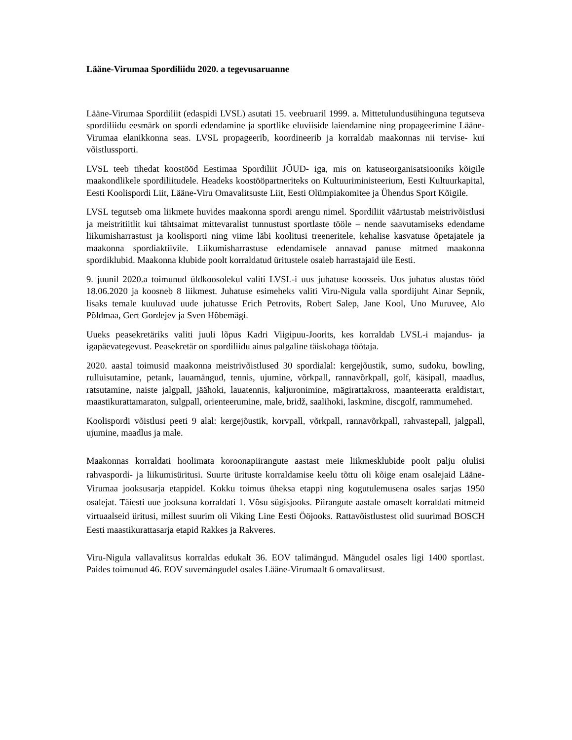Lääne-Virumaa Spordiliidu 2020. a tegevusaruanne
Lääne-Virumaa Spordiliit (edaspidi LVSL) asutati 15. veebruaril 1999. a. Mittetulundusühinguna tegutseva spordiliidu eesmärk on spordi edendamine ja sportlike eluviiside laiendamine ning propageerimine Lääne-Virumaa elanikkonna seas. LVSL propageerib, koordineerib ja korraldab maakonnas nii tervise- kui võistlussporti.
LVSL teeb tihedat koostööd Eestimaa Spordiliit JÕUD- iga, mis on katuseorganisatsiooniks kõigile maakondlikele spordiliitudele. Headeks koostööpartneriteks on Kultuuriministeerium, Eesti Kultuurkapital, Eesti Koolispordi Liit, Lääne-Viru Omavalitsuste Liit, Eesti Olümpiakomitee ja Ühendus Sport Kõigile.
LVSL tegutseb oma liikmete huvides maakonna spordi arengu nimel. Spordiliit väärtustab meistrivõistlusi ja meistritiitlit kui tähtsaimat mittevaralist tunnustust sportlaste tööle – nende saavutamiseks edendame liikumisharrastust ja koolisporti ning viime läbi koolitusi treeneritele, kehalise kasvatuse õpetajatele ja maakonna spordiaktiivile. Liikumisharrastuse edendamisele annavad panuse mitmed maakonna spordiklubid. Maakonna klubide poolt korraldatud üritustele osaleb harrastajaid üle Eesti.
9. juunil 2020.a toimunud üldkoosolekul valiti LVSL-i uus juhatuse koosseis. Uus juhatus alustas tööd 18.06.2020 ja koosneb 8 liikmest. Juhatuse esimeheks valiti Viru-Nigula valla spordijuht Ainar Sepnik, lisaks temale kuuluvad uude juhatusse Erich Petrovits, Robert Salep, Jane Kool, Uno Muruvee, Alo Põldmaa, Gert Gordejev ja Sven Hõbemägi.
Uueks peasekretäriks valiti juuli lõpus Kadri Viigipuu-Joorits, kes korraldab LVSL-i majandus- ja igapäevategevust. Peasekretär on spordiliidu ainus palgaline täiskohaga töötaja.
2020. aastal toimusid maakonna meistrivõistlused 30 spordialal: kergejõustik, sumo, sudoku, bowling, rulluisutamine, petank, lauamängud, tennis, ujumine, võrkpall, rannavõrkpall, golf, käsipall, maadlus, ratsutamine, naiste jalgpall, jäähoki, lauatennis, kaljuronimine, mägirattakross, maanteeratta eraldistart, maastikurattamaraton, sulgpall, orienteerumine, male, bridž, saalihoki, laskmine, discgolf, rammumehed.
Koolispordi võistlusi peeti 9 alal: kergejõustik, korvpall, võrkpall, rannavõrkpall, rahvastepall, jalgpall, ujumine, maadlus ja male.
Maakonnas korraldati hoolimata koroonapiirangute aastast meie liikmesklubide poolt palju olulisi rahvaspordi- ja liikumisüritusi. Suurte ürituste korraldamise keelu tõttu oli kõige enam osalejaid Lääne-Virumaa jooksusarja etappidel. Kokku toimus üheksa etappi ning kogutulemusena osales sarjas 1950 osalejat. Täiesti uue jooksuna korraldati 1. Võsu sügisjooks. Piirangute aastale omaselt korraldati mitmeid virtuaalseid üritusi, millest suurim oli Viking Line Eesti Ööjooks. Rattavõistlustest olid suurimad BOSCH Eesti maastikurattasarja etapid Rakkes ja Rakveres.
Viru-Nigula vallavalitsus korraldas edukalt 36. EOV talimängud. Mängudel osales ligi 1400 sportlast. Paides toimunud 46. EOV suvemängudel osales Lääne-Virumaalt 6 omavalitsust.